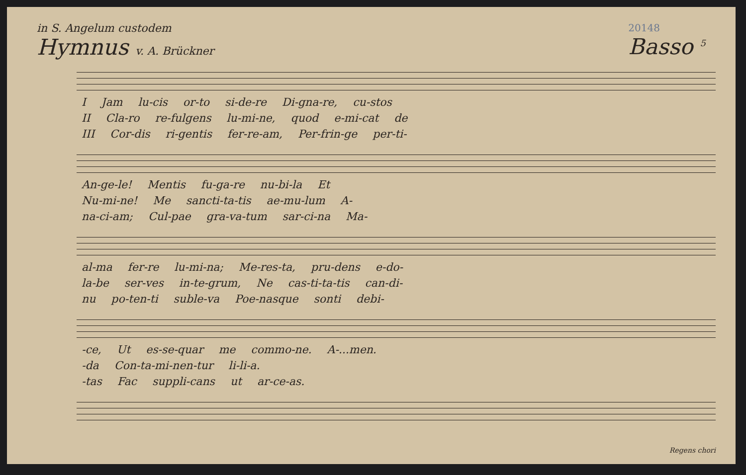in S. Angelum custodem
Hymnus v. A. Brückner
20148
Basso <sup>5</sup>
I Jam lu-cis or-to si-de-re Di-gna-re, cu-stos
II Cla-ro re-fulgens lu-mi-ne, quod e-mi-cat de
III Cor-dis ri-gentis fer-re-am, Per-frin-ge per-ti-
An-ge-le! Mentis fu-ga-re nu-bi-la Et
Nu-mi-ne! Me sancti-ta-tis ae-mu-lum A-
na-ci-am; Cul-pae gra-va-tum sar-ci-na Ma-
al-ma fer-re lu-mi-na; Me-res-ta, pru-dens e-do-
la-be ser-ves in-te-grum, Ne cas-ti-ta-tis can-di-
nu po-ten-ti suble-va Poe-nasque sonti debi-
-ce, Ut es-se-quar me commo-ne. A-...men.
-da Con-ta-mi-nen-tur li-li-a.
-tas Fac suppli-cans ut ar-ce-as.
Regens chori